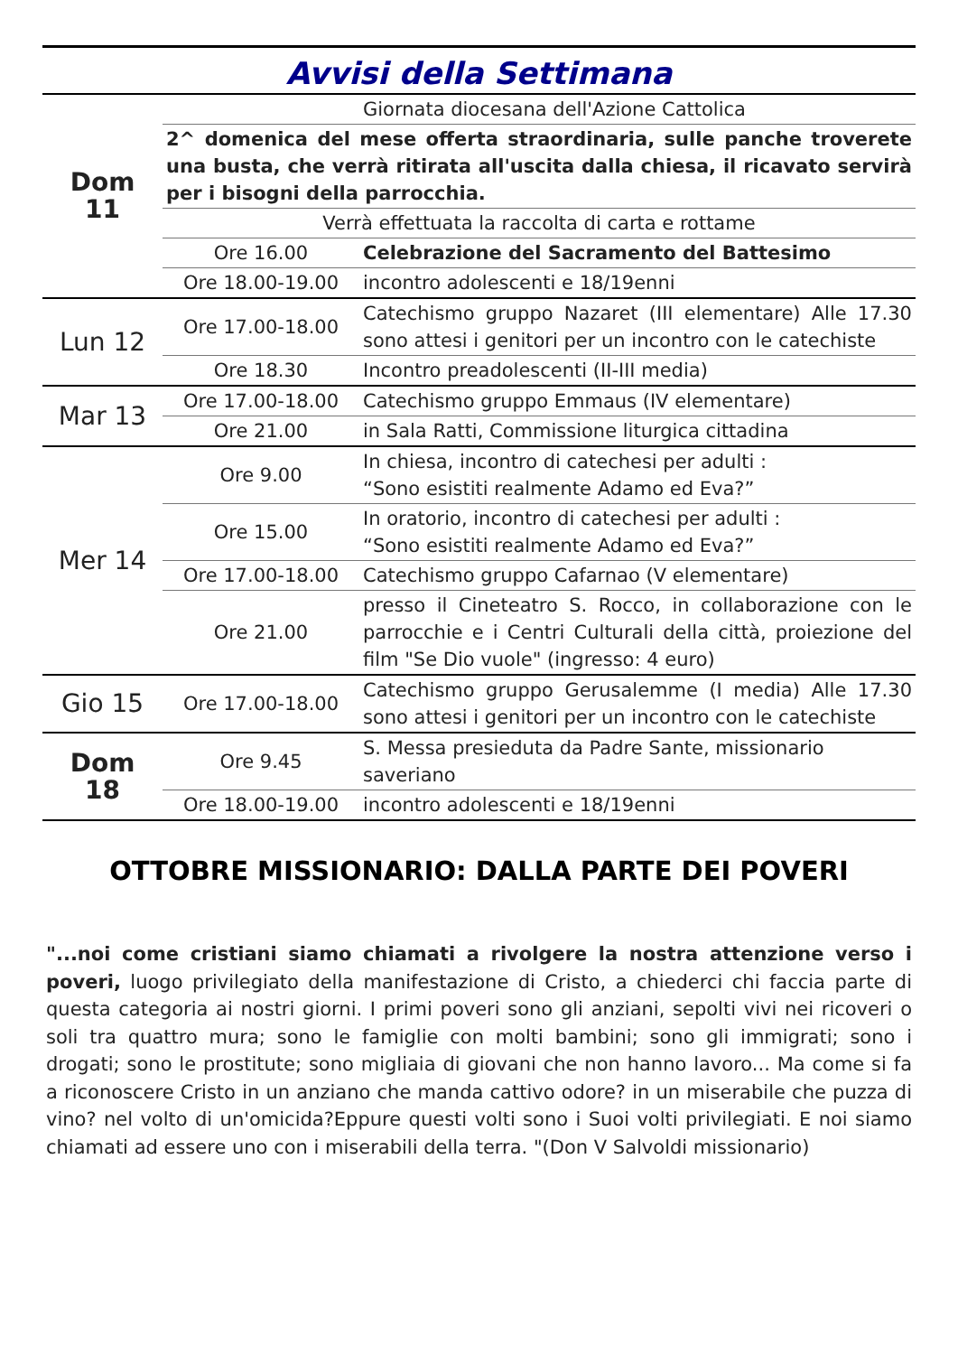Avvisi della Settimana
| Dom 11 | | Giornata diocesana dell'Azione Cattolica |
| | 2^ domenica del mese offerta straordinaria, sulle panche troverete una busta, che verrà ritirata all'uscita dalla chiesa, il ricavato servirà per i bisogni della parrocchia. | |
| | Verrà effettuata la raccolta di carta e rottame | |
| | Ore 16.00 | Celebrazione del Sacramento del Battesimo |
| | Ore 18.00-19.00 | incontro adolescenti e 18/19enni |
| Lun 12 | Ore 17.00-18.00 | Catechismo gruppo Nazaret (III elementare) Alle 17.30 sono attesi i genitori per un incontro con le catechiste |
| | Ore 18.30 | Incontro preadolescenti (II-III media) |
| Mar 13 | Ore 17.00-18.00 | Catechismo gruppo Emmaus (IV elementare) |
| | Ore 21.00 | in Sala Ratti, Commissione liturgica cittadina |
| Mer 14 | Ore 9.00 | In chiesa, incontro di catechesi per adulti : “Sono esistiti realmente Adamo ed Eva?” |
| | Ore 15.00 | In oratorio, incontro di catechesi per adulti : “Sono esistiti realmente Adamo ed Eva?” |
| | Ore 17.00-18.00 | Catechismo gruppo Cafarnao (V elementare) |
| | Ore 21.00 | presso il Cineteatro S. Rocco, in collaborazione con le parrocchie e i Centri Culturali della città, proiezione del film "Se Dio vuole" (ingresso: 4 euro) |
| Gio 15 | Ore 17.00-18.00 | Catechismo gruppo Gerusalemme (I media) Alle 17.30 sono attesi i genitori per un incontro con le catechiste |
| Dom 18 | Ore 9.45 | S. Messa presieduta da Padre Sante, missionario saveriano |
| | Ore 18.00-19.00 | incontro adolescenti e 18/19enni |
OTTOBRE MISSIONARIO: DALLA PARTE DEI POVERI
"...noi come cristiani siamo chiamati a rivolgere la nostra attenzione verso i poveri, luogo privilegiato della manifestazione di Cristo, a chiederci chi faccia parte di questa categoria ai nostri giorni. I primi poveri sono gli anziani, sepolti vivi nei ricoveri o soli tra quattro mura; sono le famiglie con molti bambini; sono gli immigrati; sono i drogati; sono le prostitute; sono migliaia di giovani che non hanno lavoro... Ma come si fa a riconoscere Cristo in un anziano che manda cattivo odore? in un miserabile che puzza di vino? nel volto di un'omicida?Eppure questi volti sono i Suoi volti privilegiati. E noi siamo chiamati ad essere uno con i miserabili della terra. "(Don V Salvoldi missionario)